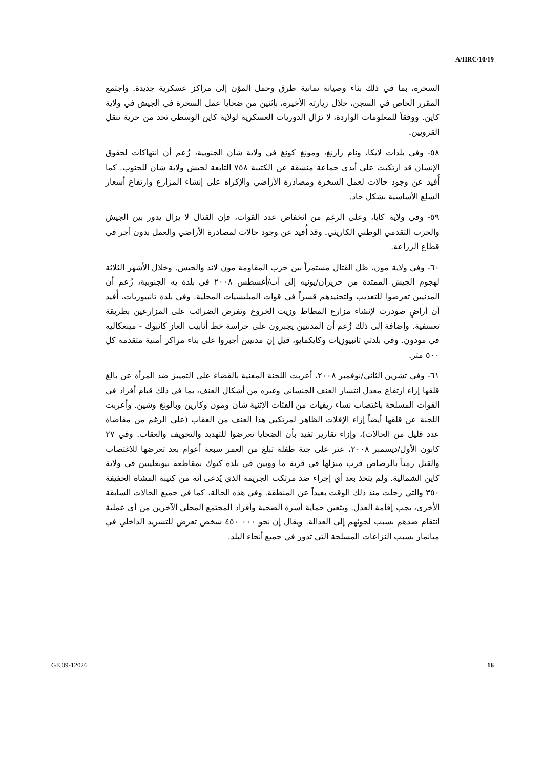A/HRC/10/19
السخرة، بما في ذلك بناء وصيانة ثمانية طرق وحمل المؤن إلى مراكز عسكرية جديدة. واجتمع المقرر الخاص في السجن، خلال زيارته الأخيرة، بإثنين من ضحايا عمل السخرة في الجيش في ولاية كاين. ووفقاً للمعلومات الواردة، لا تزال الدوريات العسكرية لولاية كاين الوسطى تحد من حرية تنقل القرويين.
٥٨- وفي بلدات لايكا، ونام زارنغ، ومونغ كونغ في ولاية شان الجنوبية، زُعم أن انتهاكات لحقوق الإنسان قد ارتكبت على أيدي جماعة منشقة عن الكتيبة ٧٥٨ التابعة لجيش ولاية شان للجنوب. كما أُفيد عن وجود حالات لعمل السخرة ومصادرة الأراضي والإكراه على إنشاء المزارع وارتفاع أسعار السلع الأساسية بشكل حاد.
٥٩- وفي ولاية كايا، وعلى الرغم من انخفاض عدد القوات، فإن القتال لا يزال يدور بين الجيش والحزب التقدمي الوطني الكاريني. وقد أُفيد عن وجود حالات لمصادرة الأراضي والعمل بدون أجر في قطاع الزراعة.
٦٠- وفي ولاية مون، ظل القتال مستمراً بين حزب المقاومة مون لاند والجيش. وخلال الأشهر الثلاثة لهجوم الجيش الممتدة من حزيران/يونيه إلى آب/أغسطس ٢٠٠٨ في بلدة يه الجنوبية، زُعم أن المدنيين تعرضوا للتعذيب ولتجنيدهم قسراً في قوات الميليشيات المحلية. وفي بلدة تانبيوزيات، أُفيد أن أراضٍ صودرت لإنشاء مزارع المطاط وزيت الخروع وتفرض الضرائب على المزارعين بطريقة تعسفية. وإضافة إلى ذلك زُعم أن المدنيين يجبرون على حراسة خط أنابيب الغاز كانبوك - مينغكاليه في مودون. وفي بلدتي تانبيوزيات وكايكمايو، قيل إن مدنيين أجبروا على بناء مراكز أمنية متقدمة كل ٥٠٠ متر.
٦١- وفي تشرين الثاني/نوفمبر ٢٠٠٨، أعربت اللجنة المعنية بالقضاء على التمييز ضد المرأة عن بالغ قلقها إزاء ارتفاع معدل انتشار العنف الجنساني وغيره من أشكال العنف، بما في ذلك قيام أفراد في القوات المسلحة باغتصاب نساء ريفيات من الفئات الإثنية شان ومون وكارين وبالونغ وشين. وأعربت اللجنة عن قلقها أيضاً إزاء الإفلات الظاهر لمرتكبي هذا العنف من العقاب (على الرغم من مقاضاة عدد قليل من الحالات)، وإزاء تقارير تفيد بأن الضحايا تعرضوا للتهديد والتخويف والعقاب. وفي ٢٧ كانون الأول/ديسمبر ٢٠٠٨، عثر على جثة طفلة تبلغ من العمر سبعة أعوام بعد تعرضها للاغتصاب والقتل رمياً بالرصاص قرب منزلها في قرية ما ووبين في بلدة كيوك بمقاطعة نيونغليبين في ولاية كاين الشمالية. ولم يتخذ بعد أي إجراء ضد مرتكب الجريمة الذي يُدعى أنه من كتيبة المشاة الخفيفة ٣٥٠ والتي رحلت منذ ذلك الوقت بعيداً عن المنطقة. وفي هذه الحالة، كما في جميع الحالات السابقة الأخرى، يجب إقامة العدل. ويتعين حماية أسرة الضحية وأفراد المجتمع المحلي الآخرين من أي عملية انتقام ضدهم بسبب لجوئهم إلى العدالة. ويقال إن نحو ٠٠٠ ٤٥٠ شخص تعرض للتشريد الداخلي في ميانمار بسبب النزاعات المسلحة التي تدور في جميع أنحاء البلد.
GE.09-12026 16